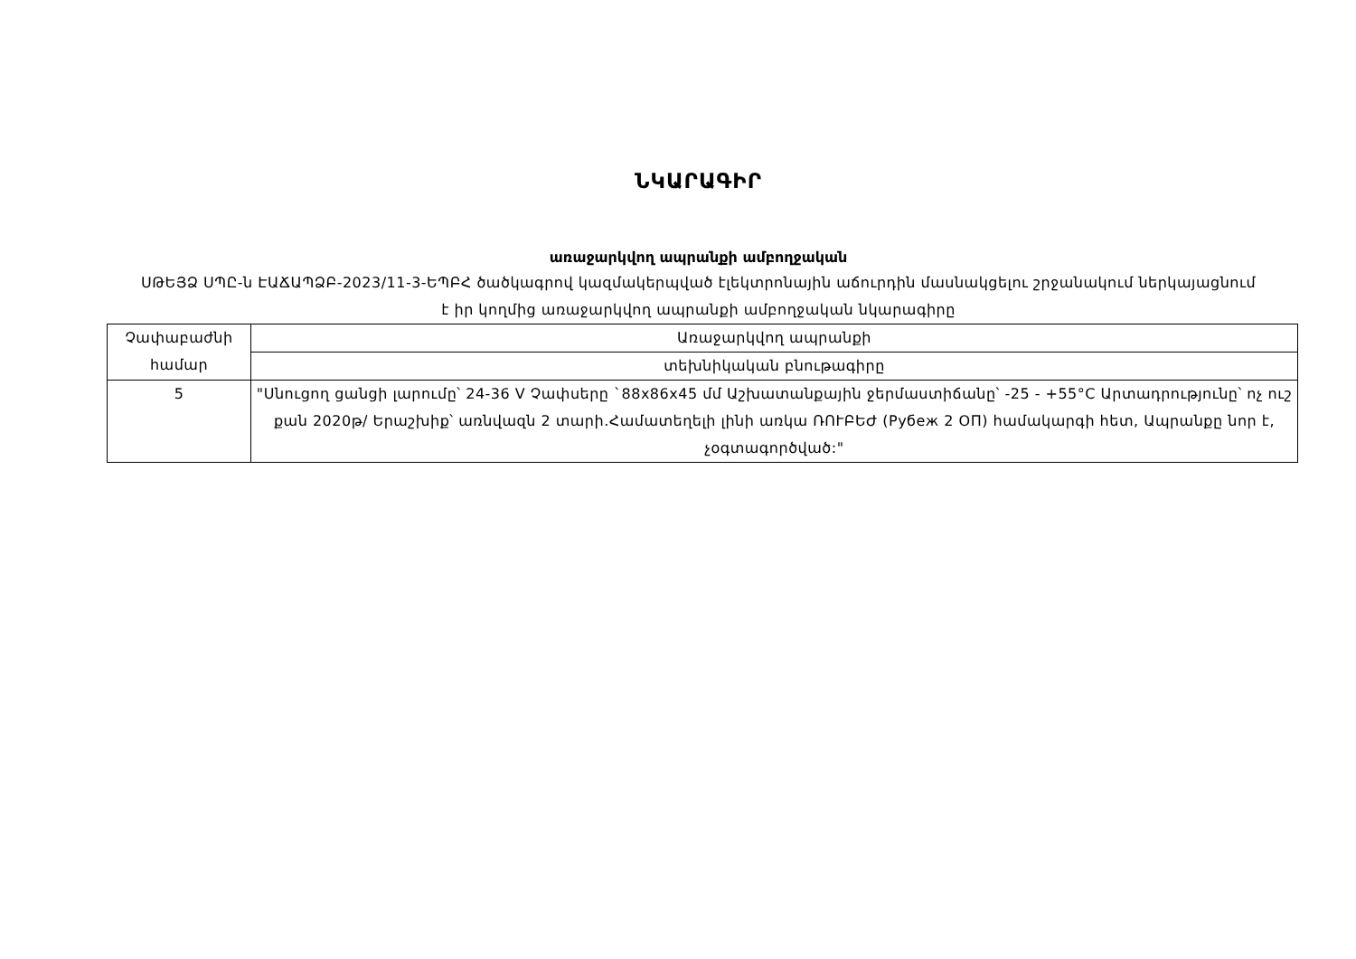ՆԿԱՐԱԳԻՐ
առաջարկվող ապրանքի ամբողջական
ՍԹԵՅՁ ՍՊԸ-ն ԷԱՃԱՊՁԲ-2023/11-3-ԵՊԲՀ ծածկագրով կազմակերպված էլեկտրոնային աճուրդին մասնակցելու շրջանակում ներկայացնում է իր կողմից առաջարկվող ապրանքի ամբողջական նկարագիրը
| Չափաբաժնի համար | Առաջարկվող ապրանքի |
| | տեխնիկական բնութագիրը |
| 5 | "Սնուցող ցանցի լարումը՝ 24-36 V Չափսերը `88x86x45 մմ Աշխատանքային ջերմաստիճանը՝ -25 - +55°C Արտադրությունը՝ ոչ ուշ քան 2020թ/ Երաշխիք՝ առնվազն 2 տարի.Համատեղելի լինի առկա ՌՈՒԲԵԺ (Рубеж 2 ОП) համակարգի հետ, Ապրանքը նոր է, չօգտագործված:" |